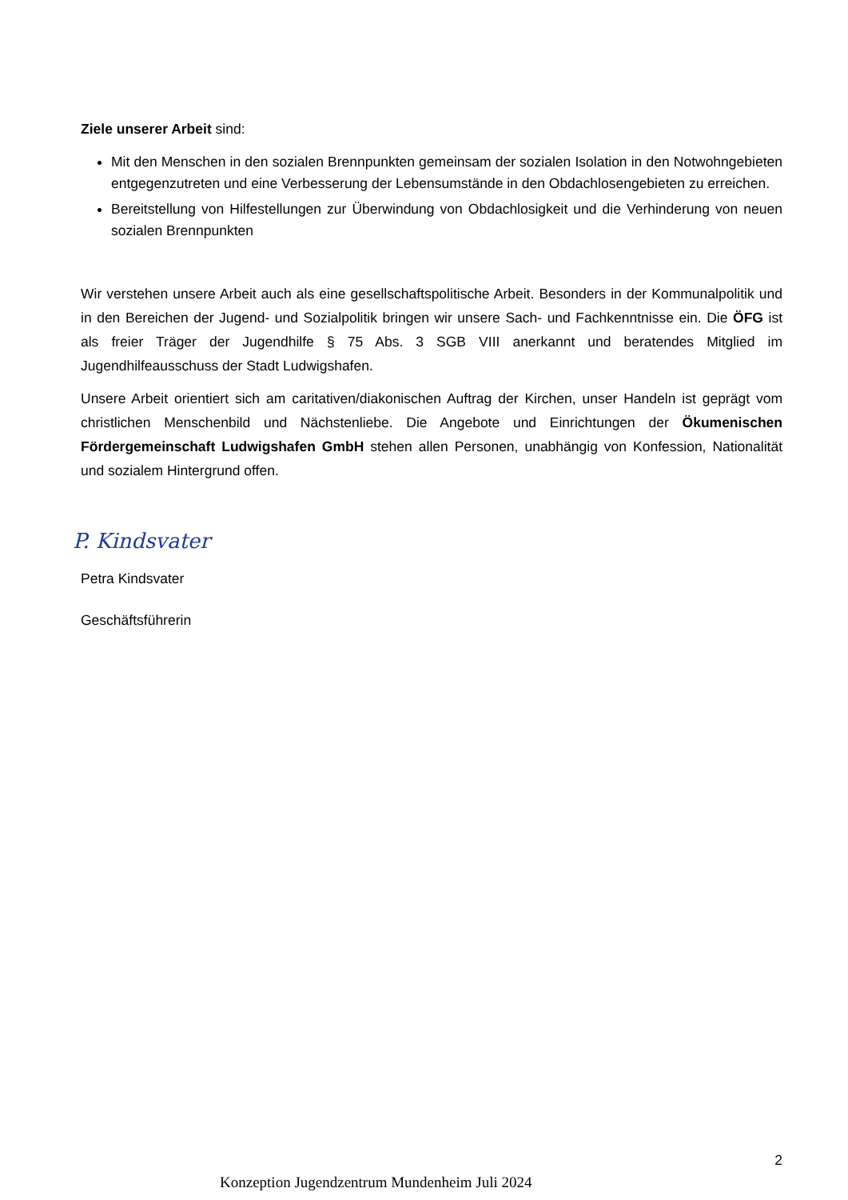Ziele unserer Arbeit sind:
Mit den Menschen in den sozialen Brennpunkten gemeinsam der sozialen Isolation in den Notwohngebieten entgegenzutreten und eine Verbesserung der Lebensumstände in den Obdachlosengebieten zu erreichen.
Bereitstellung von Hilfestellungen zur Überwindung von Obdachlosigkeit und die Verhinderung von neuen sozialen Brennpunkten
Wir verstehen unsere Arbeit auch als eine gesellschaftspolitische Arbeit. Besonders in der Kommunalpolitik und in den Bereichen der Jugend- und Sozialpolitik bringen wir unsere Sach- und Fachkenntnisse ein. Die ÖFG ist als freier Träger der Jugendhilfe § 75 Abs. 3 SGB VIII anerkannt und beratendes Mitglied im Jugendhilfeausschuss der Stadt Ludwigshafen.
Unsere Arbeit orientiert sich am caritativen/diakonischen Auftrag der Kirchen, unser Handeln ist geprägt vom christlichen Menschenbild und Nächstenliebe. Die Angebote und Einrichtungen der Ökumenischen Fördergemeinschaft Ludwigshafen GmbH stehen allen Personen, unabhängig von Konfession, Nationalität und sozialem Hintergrund offen.
P. Kindsvater
Petra Kindsvater
Geschäftsführerin
2
Konzeption Jugendzentrum Mundenheim Juli 2024